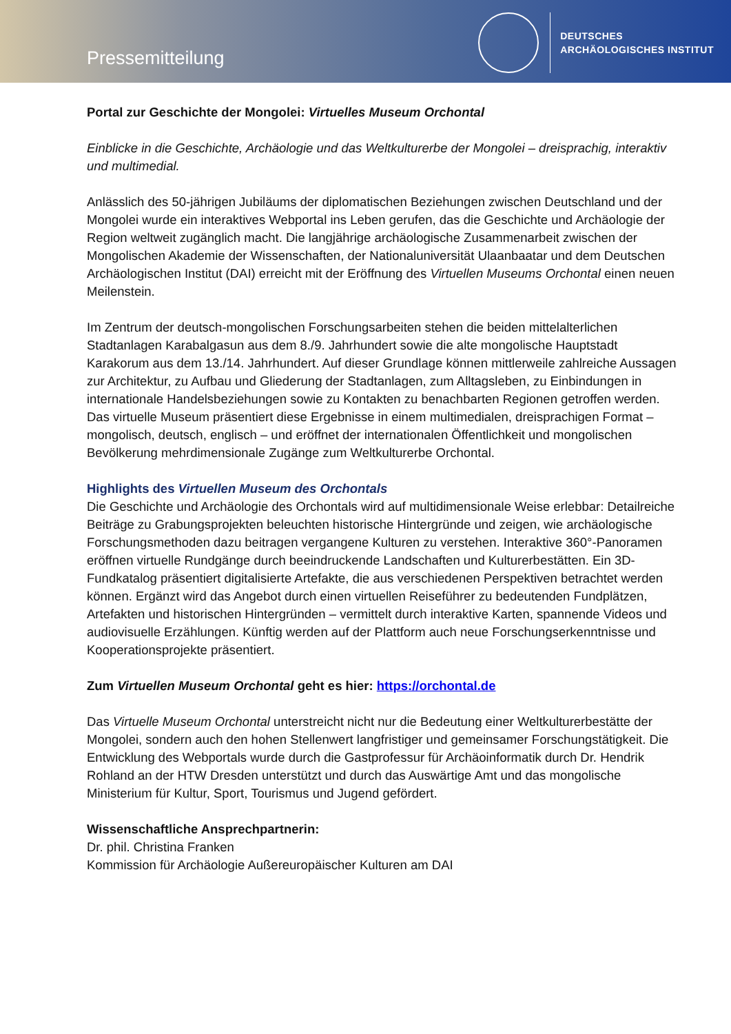Pressemitteilung
DEUTSCHES
ARCHÄOLOGISCHES INSTITUT
Portal zur Geschichte der Mongolei: Virtuelles Museum Orchontal
Einblicke in die Geschichte, Archäologie und das Weltkulturerbe der Mongolei – dreisprachig, interaktiv und multimedial.
Anlässlich des 50-jährigen Jubiläums der diplomatischen Beziehungen zwischen Deutschland und der Mongolei wurde ein interaktives Webportal ins Leben gerufen, das die Geschichte und Archäologie der Region weltweit zugänglich macht. Die langjährige archäologische Zusammenarbeit zwischen der Mongolischen Akademie der Wissenschaften, der Nationaluniversität Ulaanbaatar und dem Deutschen Archäologischen Institut (DAI) erreicht mit der Eröffnung des Virtuellen Museums Orchontal einen neuen Meilenstein.
Im Zentrum der deutsch-mongolischen Forschungsarbeiten stehen die beiden mittelalterlichen Stadtanlagen Karabalgasun aus dem 8./9. Jahrhundert sowie die alte mongolische Hauptstadt Karakorum aus dem 13./14. Jahrhundert. Auf dieser Grundlage können mittlerweile zahlreiche Aussagen zur Architektur, zu Aufbau und Gliederung der Stadtanlagen, zum Alltagsleben, zu Einbindungen in internationale Handelsbeziehungen sowie zu Kontakten zu benachbarten Regionen getroffen werden. Das virtuelle Museum präsentiert diese Ergebnisse in einem multimedialen, dreisprachigen Format – mongolisch, deutsch, englisch – und eröffnet der internationalen Öffentlichkeit und mongolischen Bevölkerung mehrdimensionale Zugänge zum Weltkulturerbe Orchontal.
Highlights des Virtuellen Museum des Orchontals
Die Geschichte und Archäologie des Orchontals wird auf multidimensionale Weise erlebbar: Detailreiche Beiträge zu Grabungsprojekten beleuchten historische Hintergründe und zeigen, wie archäologische Forschungsmethoden dazu beitragen vergangene Kulturen zu verstehen. Interaktive 360°-Panoramen eröffnen virtuelle Rundgänge durch beeindruckende Landschaften und Kulturerbestätten. Ein 3D-Fundkatalog präsentiert digitalisierte Artefakte, die aus verschiedenen Perspektiven betrachtet werden können. Ergänzt wird das Angebot durch einen virtuellen Reiseführer zu bedeutenden Fundplätzen, Artefakten und historischen Hintergründen – vermittelt durch interaktive Karten, spannende Videos und audiovisuelle Erzählungen. Künftig werden auf der Plattform auch neue Forschungserkenntnisse und Kooperationsprojekte präsentiert.
Zum Virtuellen Museum Orchontal geht es hier: https://orchontal.de
Das Virtuelle Museum Orchontal unterstreicht nicht nur die Bedeutung einer Weltkulturerbestätte der Mongolei, sondern auch den hohen Stellenwert langfristiger und gemeinsamer Forschungstätigkeit. Die Entwicklung des Webportals wurde durch die Gastprofessur für Archäoinformatik durch Dr. Hendrik Rohland an der HTW Dresden unterstützt und durch das Auswärtige Amt und das mongolische Ministerium für Kultur, Sport, Tourismus und Jugend gefördert.
Wissenschaftliche Ansprechpartnerin:
Dr. phil. Christina Franken
Kommission für Archäologie Außereuropäischer Kulturen am DAI